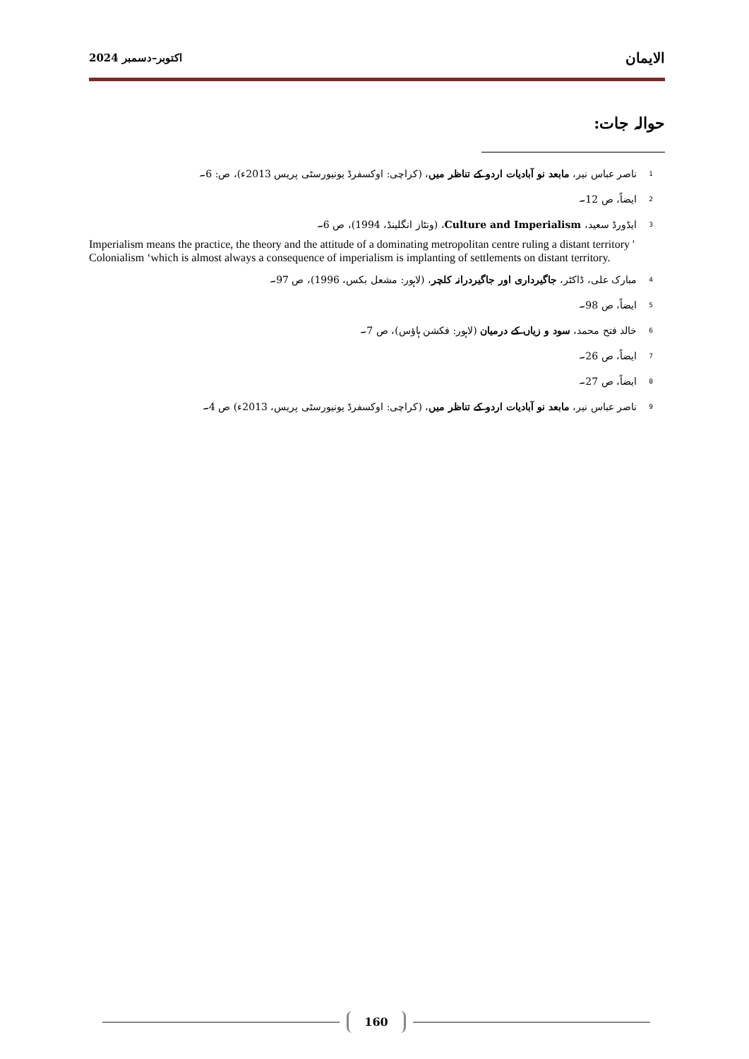اکتوبر–دسمبر 2024 الایمان
حوالہ جات:
1 ناصر عباس نیر، مابعد نو آبادیات اردو کے تناظر میں، (کراچی: اوکسفرڈ یونیورسٹی پریس 2013ء)، ص: 6۔
2 ایضاً، ص 12۔
3 ایڈورڈ سعید، Culture and Imperialism، (ونٹاز انگلینڈ، 1994)، ص 6۔
Imperialism means the practice, the theory and the attitude of a dominating metropolitan centre ruling a distant territory ' Colonialism ‘which is almost always a consequence of imperialism is implanting of settlements on distant territory.
4 مبارک علی، ڈاکٹر، جاگیرداری اور جاگیردرانہ کلچر، (لاہور: مشعل بکس، 1996)، ص 97۔
5 ایضاً، ص 98۔
6 خالد فتح محمد، سود و زیاں کے درمیان (لاہور: فکشن ہاؤس)، ص 7۔
7 ایضاً، ص 26۔
8 ایضاً، ص 27۔
9 ناصر عباس نیر، مابعد نو آبادیات اردو کے تناظر میں، (کراچی: اوکسفرڈ یونیورسٹی پریس، 2013ء) ص 4۔
160